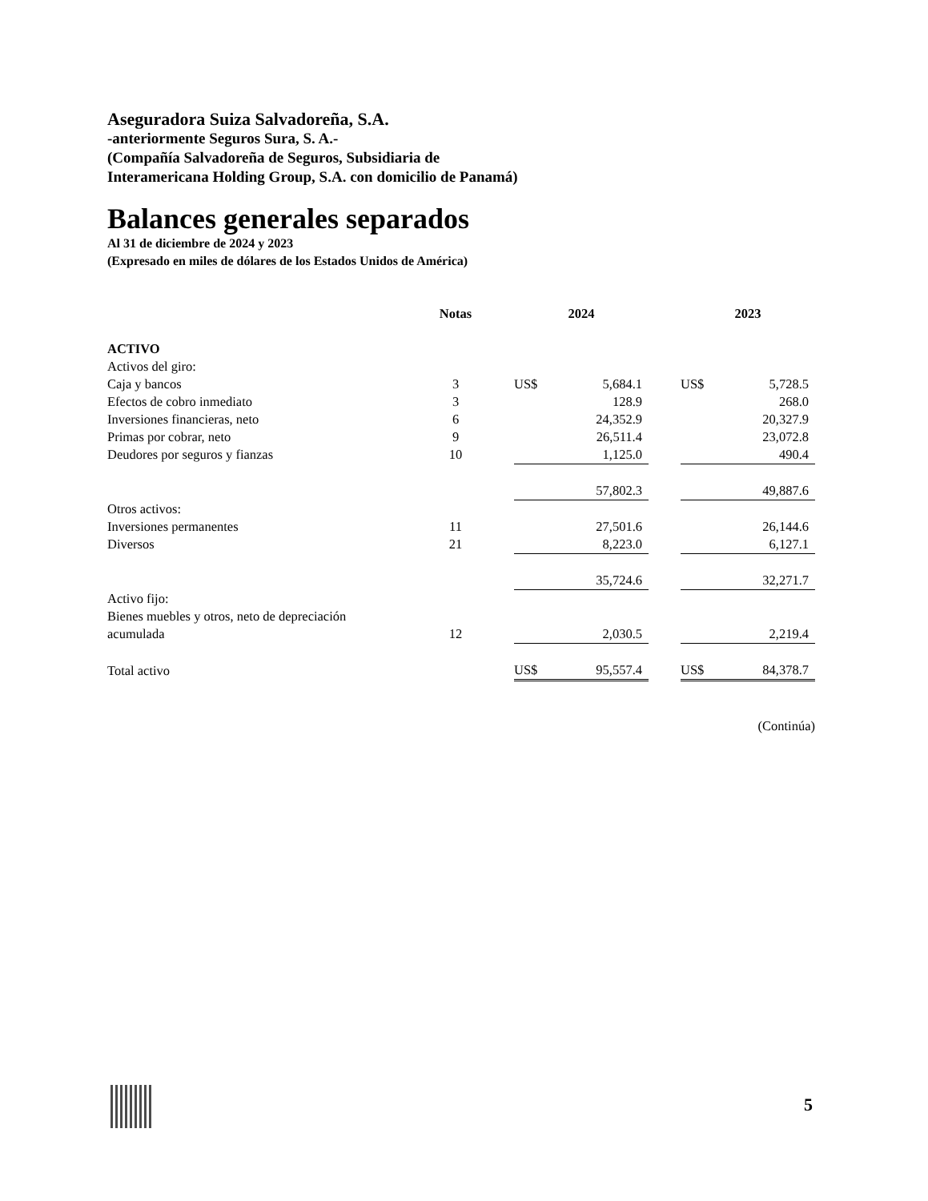Aseguradora Suiza Salvadoreña, S.A.
-anteriormente Seguros Sura, S. A.-
(Compañía Salvadoreña de Seguros, Subsidiaria de
Interamericana Holding Group, S.A. con domicilio de Panamá)
Balances generales separados
Al 31 de diciembre de 2024 y 2023
(Expresado en miles de dólares de los Estados Unidos de América)
| | Notas | | 2024 | | | 2023 | |
| --- | --- | --- | --- | --- | --- | --- | --- |
| ACTIVO | | | | | | | |
| Activos del giro: | | | | | | | |
| Caja y bancos | 3 | | US$ | 5,684.1 | | US$ | 5,728.5 |
| Efectos de cobro inmediato | 3 | | | 128.9 | | | 268.0 |
| Inversiones financieras, neto | 6 | | | 24,352.9 | | | 20,327.9 |
| Primas por cobrar, neto | 9 | | | 26,511.4 | | | 23,072.8 |
| Deudores por seguros y fianzas | 10 | | | 1,125.0 | | | 490.4 |
| | | | | 57,802.3 | | | 49,887.6 |
| Otros activos: | | | | | | | |
| Inversiones permanentes | 11 | | | 27,501.6 | | | 26,144.6 |
| Diversos | 21 | | | 8,223.0 | | | 6,127.1 |
| | | | | 35,724.6 | | | 32,271.7 |
| Activo fijo: | | | | | | | |
| Bienes muebles y otros, neto de depreciación | | | | | | | |
| acumulada | 12 | | | 2,030.5 | | | 2,219.4 |
| Total activo | | | US$ | 95,557.4 | | US$ | 84,378.7 |
(Continúa)
5